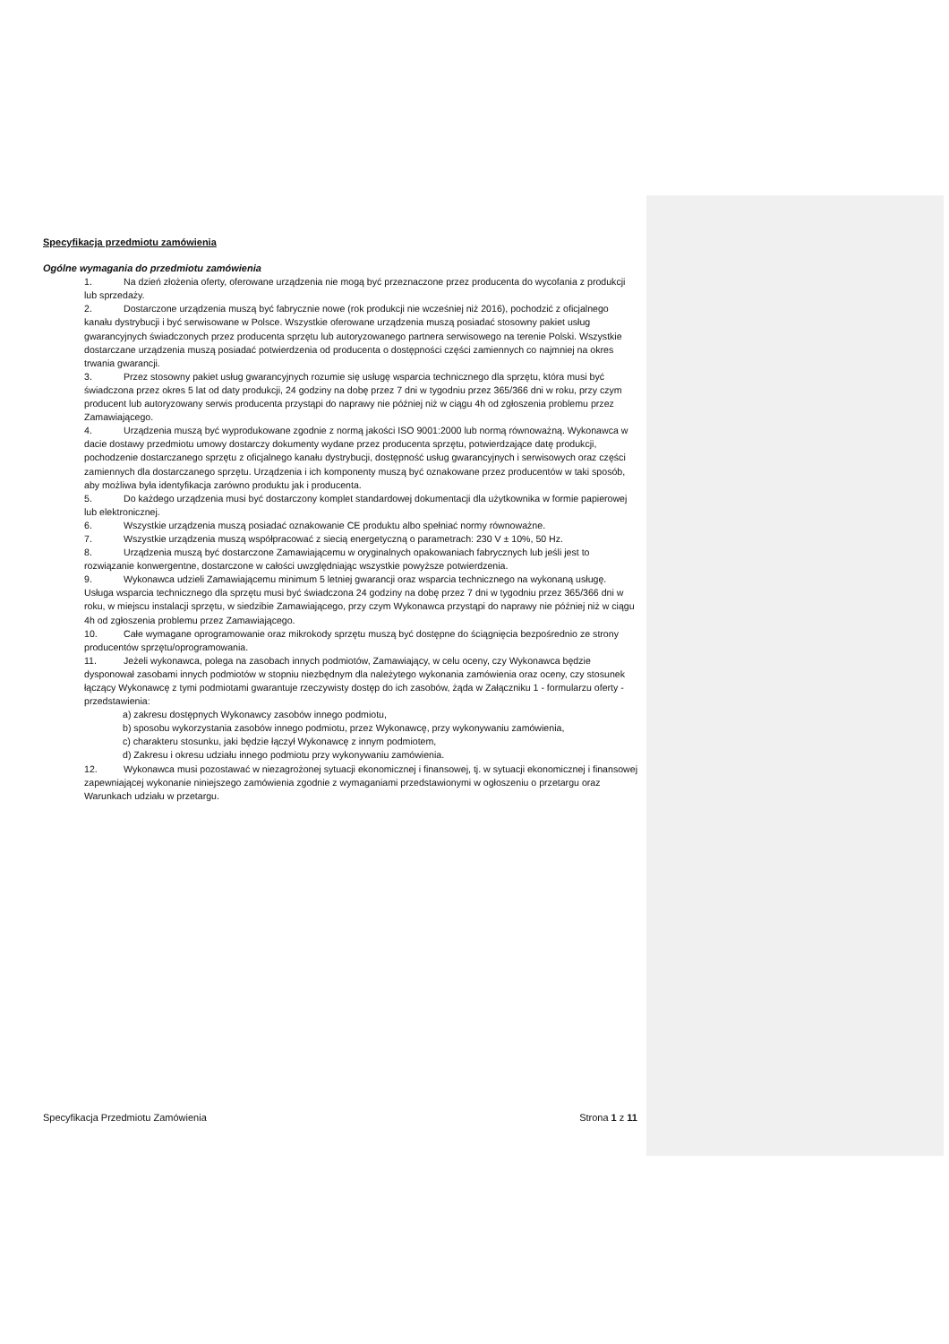Specyfikacja przedmiotu zamówienia
Ogólne wymagania do przedmiotu zamówienia
1. Na dzień złożenia oferty, oferowane urządzenia nie mogą być przeznaczone przez producenta do wycofania z produkcji lub sprzedaży.
2. Dostarczone urządzenia muszą być fabrycznie nowe (rok produkcji nie wcześniej niż 2016), pochodzić z oficjalnego kanału dystrybucji i być serwisowane w Polsce. Wszystkie oferowane urządzenia muszą posiadać stosowny pakiet usług gwarancyjnych świadczonych przez producenta sprzętu lub autoryzowanego partnera serwisowego na terenie Polski. Wszystkie dostarczane urządzenia muszą posiadać potwierdzenia od producenta o dostępności części zamiennych co najmniej na okres trwania gwarancji.
3. Przez stosowny pakiet usług gwarancyjnych rozumie się usługę wsparcia technicznego dla sprzętu, która musi być świadczona przez okres 5 lat od daty produkcji, 24 godziny na dobę przez 7 dni w tygodniu przez 365/366 dni w roku, przy czym producent lub autoryzowany serwis producenta przystąpi do naprawy nie później niż w ciągu 4h od zgłoszenia problemu przez Zamawiającego.
4. Urządzenia muszą być wyprodukowane zgodnie z normą jakości ISO 9001:2000 lub normą równoważną. Wykonawca w dacie dostawy przedmiotu umowy dostarczy dokumenty wydane przez producenta sprzętu, potwierdzające datę produkcji, pochodzenie dostarczanego sprzętu z oficjalnego kanału dystrybucji, dostępność usług gwarancyjnych i serwisowych oraz części zamiennych dla dostarczanego sprzętu. Urządzenia i ich komponenty muszą być oznakowane przez producentów w taki sposób, aby możliwa była identyfikacja zarówno produktu jak i producenta.
5. Do każdego urządzenia musi być dostarczony komplet standardowej dokumentacji dla użytkownika w formie papierowej lub elektronicznej.
6. Wszystkie urządzenia muszą posiadać oznakowanie CE produktu albo spełniać normy równoważne.
7. Wszystkie urządzenia muszą współpracować z siecią energetyczną o parametrach: 230 V ± 10%, 50 Hz.
8. Urządzenia muszą być dostarczone Zamawiającemu w oryginalnych opakowaniach fabrycznych lub jeśli jest to rozwiązanie konwergentne, dostarczone w całości uwzględniając wszystkie powyższe potwierdzenia.
9. Wykonawca udzieli Zamawiającemu minimum 5 letniej gwarancji oraz wsparcia technicznego na wykonaną usługę. Usługa wsparcia technicznego dla sprzętu musi być świadczona 24 godziny na dobę przez 7 dni w tygodniu przez 365/366 dni w roku, w miejscu instalacji sprzętu, w siedzibie Zamawiającego, przy czym Wykonawca przystąpi do naprawy nie później niż w ciągu 4h od zgłoszenia problemu przez Zamawiającego.
10. Całe wymagane oprogramowanie oraz mikrokody sprzętu muszą być dostępne do ściągnięcia bezpośrednio ze strony producentów sprzętu/oprogramowania.
11. Jeżeli wykonawca, polega na zasobach innych podmiotów, Zamawiający, w celu oceny, czy Wykonawca będzie dysponował zasobami innych podmiotów w stopniu niezbędnym dla należytego wykonania zamówienia oraz oceny, czy stosunek łączący Wykonawcę z tymi podmiotami gwarantuje rzeczywisty dostęp do ich zasobów, żąda w Załączniku 1 - formularzu oferty - przedstawienia:
a) zakresu dostępnych Wykonawcy zasobów innego podmiotu,
b) sposobu wykorzystania zasobów innego podmiotu, przez Wykonawcę, przy wykonywaniu zamówienia,
c) charakteru stosunku, jaki będzie łączył Wykonawcę z innym podmiotem,
d) Zakresu i okresu udziału innego podmiotu przy wykonywaniu zamówienia.
12. Wykonawca musi pozostawać w niezagrożonej sytuacji ekonomicznej i finansowej, tj. w sytuacji ekonomicznej i finansowej zapewniającej wykonanie niniejszego zamówienia zgodnie z wymaganiami przedstawionymi w ogłoszeniu o przetargu oraz Warunkach udziału w przetargu.
Specyfikacja Przedmiotu Zamówienia Strona 1 z 11